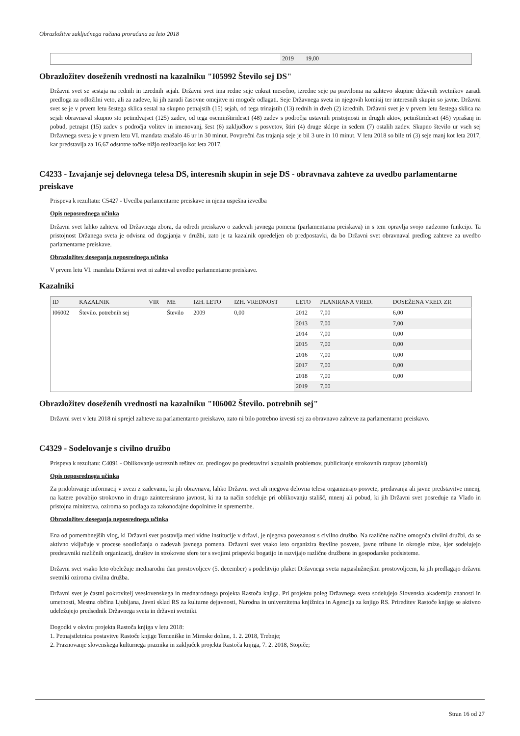Obrazložitve zaključnega računa proračuna za leto 2018
| | 2019 | 19,00 |
Obrazložitev doseženih vrednosti na kazalniku "I05992 Število sej DS"
Državni svet se sestaja na rednih in izrednih sejah. Državni svet ima redne seje enkrat mesečno, izredne seje pa praviloma na zahtevo skupine državnih svetnikov zaradi predloga za odložilni veto, ali za zadeve, ki jih zaradi časovne omejitve ni mogoče odlagati. Seje Državnega sveta in njegovih komisij ter interesnih skupin so javne. Državni svet se je v prvem letu šestega sklica sestal na skupno petnajstih (15) sejah, od tega trinajstih (13) rednih in dveh (2) izrednih. Državni svet je v prvem letu šestega sklica na sejah obravnaval skupno sto petindvajset (125) zadev, od tega oseminštirideset (48) zadev s področja ustavnih pristojnosti in drugih aktov, petinštirideset (45) vprašanj in pobud, petnajst (15) zadev s področja volitev in imenovanj, šest (6) zaključkov s posvetov, štiri (4) druge sklepe in sedem (7) ostalih zadev. Skupno število ur vseh sej Državnega sveta je v prvem letu VI. mandata znašalo 46 ur in 30 minut. Povprečni čas trajanja seje je bil 3 ure in 10 minut. V letu 2018 so bile tri (3) seje manj kot leta 2017, kar predstavlja za 16,67 odstotne točke nižjo realizacijo kot leta 2017.
C4233 - Izvajanje sej delovnega telesa DS, interesnih skupin in seje DS - obravnava zahteve za uvedbo parlamentarne preiskave
Prispeva k rezultatu: C5427 - Uvedba parlamentarne preiskave in njena uspešna izvedba
Opis neposrednega učinka
Državni svet lahko zahteva od Državnega zbora, da odredi preiskavo o zadevah javnega pomena (parlamentarna preiskava) in s tem opravlja svojo nadzorno funkcijo. Ta pristojnost Držanega sveta je odvisna od dogajanja v družbi, zato je ta kazalnik opredeljen ob predpostavki, da bo Državni svet obravnaval predlog zahteve za uvedbo parlamentarne preiskave.
Obrazložitev doseganja neposrednega učinka
V prvem letu VI. mandata Državni svet ni zahteval uvedbe parlamentarne preiskave.
Kazalniki
| ID | KAZALNIK | VIR | ME | IZH. LETO | IZH. VREDNOST | LETO | PLANIRANA VRED. | DOSEŽENA VRED. ZR |
| --- | --- | --- | --- | --- | --- | --- | --- | --- |
| I06002 | Število. potrebnih sej | | Število | 2009 | 0,00 | 2012 | 7,00 | 6,00 |
| | | | | | | 2013 | 7,00 | 7,00 |
| | | | | | | 2014 | 7,00 | 0,00 |
| | | | | | | 2015 | 7,00 | 0,00 |
| | | | | | | 2016 | 7,00 | 0,00 |
| | | | | | | 2017 | 7,00 | 0,00 |
| | | | | | | 2018 | 7,00 | 0,00 |
| | | | | | | 2019 | 7,00 | |
Obrazložitev doseženih vrednosti na kazalniku "I06002 Število. potrebnih sej"
Državni svet v letu 2018 ni sprejel zahteve za parlamentarno preiskavo, zato ni bilo potrebno izvesti sej za obravnavo zahteve za parlamentarno preiskavo.
C4329 - Sodelovanje s civilno družbo
Prispeva k rezultatu: C4091 - Oblikovanje ustreznih rešitev oz. predlogov po predstavitvi aktualnih problemov, publiciranje strokovnih razprav (zborniki)
Opis neposrednega učinka
Za pridobivanje informacij v zvezi z zadevami, ki jih obravnava, lahko Državni svet ali njegova delovna telesa organizirajo posvete, predavanja ali javne predstavitve mnenj, na katere povabijo strokovno in drugo zainteresirano javnost, ki na ta način sodeluje pri oblikovanju stališč, mnenj ali pobud, ki jih Državni svet posreduje na Vlado in pristojna minitrstva, oziroma so podlaga za zakonodajne dopolnitve in spremembe.
Obrazložitev doseganja neposrednega učinka
Ena od pomembnejših vlog, ki Državni svet postavlja med vidne institucije v državi, je njegova povezanost s civilno družbo. Na različne načine omogoča civilni družbi, da se aktivno vključuje v procese soodločanja o zadevah javnega pomena. Državni svet vsako leto organizira številne posvete, javne tribune in okrogle mize, kjer sodelujejo predstavniki različnih organizacij, društev in strokovne sfere ter s svojimi prispevki bogatijo in razvijajo različne družbene in gospodarske podsisteme.
Državni svet vsako leto obeležuje mednarodni dan prostovoljcev (5. december) s podelitvijo plaket Državnega sveta najzaslužnejšim prostovoljcem, ki jih predlagajo državni svetniki oziroma civilna družba.
Državni svet je častni pokrovitelj vseslovenskega in mednarodnega projekta Rastoča knjiga. Pri projektu poleg Državnega sveta sodelujejo Slovenska akademija znanosti in umetnosti, Mestna občina Ljubljana, Javni sklad RS za kulturne dejavnosti, Narodna in univerzitetna knjižnica in Agencija za knjigo RS. Prireditev Rastoče knjige se aktivno udeležujejo predsednik Državnega sveta in državni svetniki.
Dogodki v okviru projekta Rastoča knjiga v letu 2018:
1. Petnajstletnica postavitve Rastoče knjige Temeniške in Mirnske doline, 1. 2. 2018, Trebnje;
2. Praznovanje slovenskega kulturnega praznika in zaključek projekta Rastoča knjiga, 7. 2. 2018, Stopiče;
Stran 16 od 27